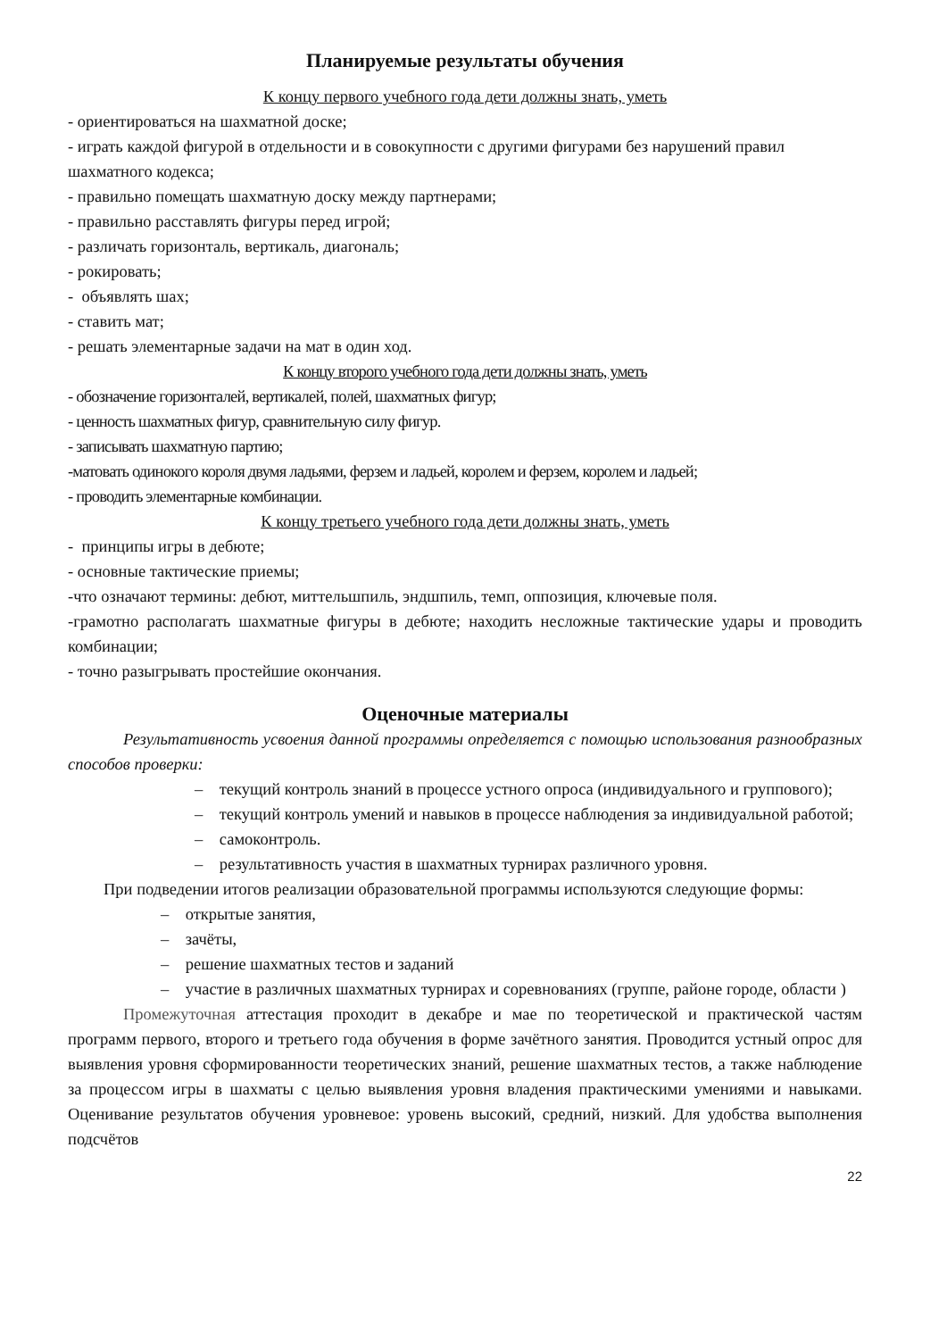Планируемые результаты обучения
К концу первого учебного года дети должны знать, уметь
- ориентироваться на шахматной доске;
- играть каждой фигурой в отдельности и в совокупности с другими фигурами без нарушений правил шахматного кодекса;
- правильно помещать шахматную доску между партнерами;
- правильно расставлять фигуры перед игрой;
- различать горизонталь, вертикаль, диагональ;
- рокировать;
- объявлять шах;
- ставить мат;
- решать элементарные задачи на мат в один ход.
К концу второго учебного года дети должны знать, уметь
- обозначение горизонталей, вертикалей, полей, шахматных фигур;
- ценность шахматных фигур, сравнительную силу фигур.
- записывать шахматную партию;
-матовать одинокого короля двумя ладьями, ферзем и ладьей, королем и ферзем, королем и ладьей;
- проводить элементарные комбинации.
К концу третьего учебного года дети должны знать, уметь
- принципы игры в дебюте;
- основные тактические приемы;
-что означают термины: дебют, миттельшпиль, эндшпиль, темп, оппозиция, ключевые поля.
-грамотно располагать шахматные фигуры в дебюте; находить несложные тактические удары и проводить комбинации;
- точно разыгрывать простейшие окончания.
Оценочные материалы
Результативность усвоения данной программы определяется с помощью использования разнообразных способов проверки:
– текущий контроль знаний в процессе устного опроса (индивидуального и группового);
– текущий контроль умений и навыков в процессе наблюдения за индивидуальной работой;
– самоконтроль.
– результативность участия в шахматных турнирах различного уровня.
При подведении итогов реализации образовательной программы используются следующие формы:
– открытые занятия,
– зачёты,
– решение шахматных тестов и заданий
– участие в различных шахматных турнирах и соревнованиях (группе, районе городе, области )
Промежуточная аттестация проходит в декабре и мае по теоретической и практической частям программ первого, второго и третьего года обучения в форме зачётного занятия. Проводится устный опрос для выявления уровня сформированности теоретических знаний, решение шахматных тестов, а также наблюдение за процессом игры в шахматы с целью выявления уровня владения практическими умениями и навыками. Оценивание результатов обучения уровневое: уровень высокий, средний, низкий. Для удобства выполнения подсчётов
22